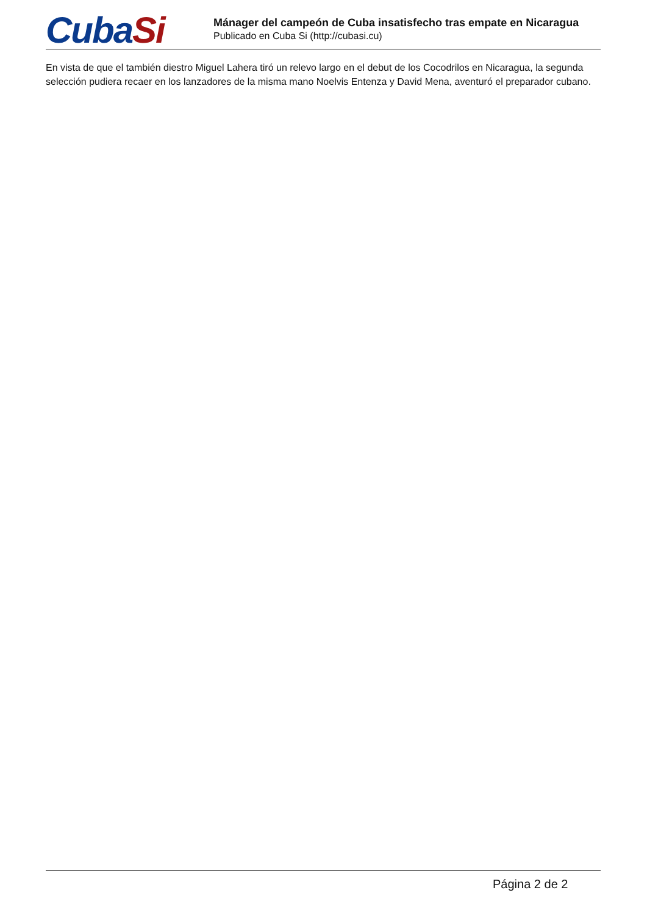CubaSi
Mánager del campeón de Cuba insatisfecho tras empate en Nicaragua
Publicado en Cuba Si (http://cubasi.cu)
En vista de que el también diestro Miguel Lahera tiró un relevo largo en el debut de los Cocodrilos en Nicaragua, la segunda selección pudiera recaer en los lanzadores de la misma mano Noelvis Entenza y David Mena, aventuró el preparador cubano.
Página 2 de 2